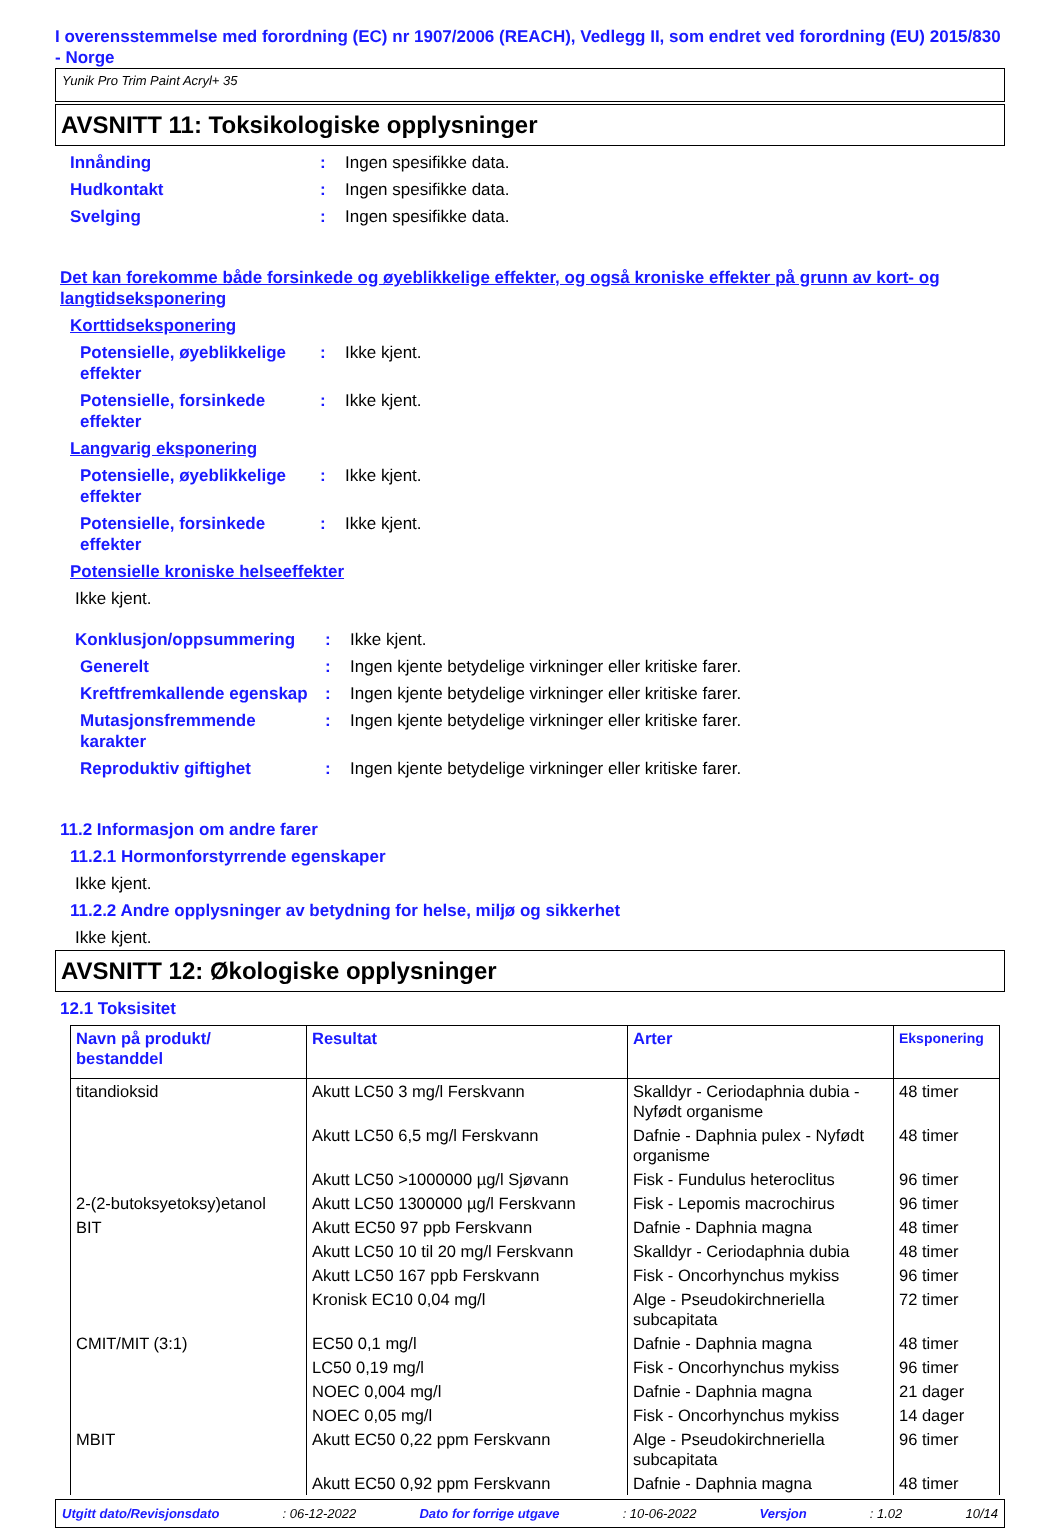I overensstemmelse med forordning (EC) nr 1907/2006 (REACH), Vedlegg II, som endret ved forordning (EU) 2015/830 - Norge
Yunik Pro Trim Paint Acryl+ 35
AVSNITT 11: Toksikologiske opplysninger
Innånding : Ingen spesifikke data.
Hudkontakt : Ingen spesifikke data.
Svelging : Ingen spesifikke data.
Det kan forekomme både forsinkede og øyeblikkelige effekter, og også kroniske effekter på grunn av kort- og langtidseksponering
Korttidseksponering
Potensielle, øyeblikkelige effekter
: Ikke kjent.
Potensielle, forsinkede effekter
: Ikke kjent.
Langvarig eksponering
Potensielle, øyeblikkelige effekter
: Ikke kjent.
Potensielle, forsinkede effekter
: Ikke kjent.
Potensielle kroniske helseeffekter
Ikke kjent.
Konklusjon/oppsummering : Ikke kjent.
Generelt : Ingen kjente betydelige virkninger eller kritiske farer.
Kreftfremkallende egenskap
: Ingen kjente betydelige virkninger eller kritiske farer.
Mutasjonsfremmende karakter
: Ingen kjente betydelige virkninger eller kritiske farer.
Reproduktiv giftighet : Ingen kjente betydelige virkninger eller kritiske farer.
11.2 Informasjon om andre farer
11.2.1 Hormonforstyrrende egenskaper
Ikke kjent.
11.2.2 Andre opplysninger av betydning for helse, miljø og sikkerhet
Ikke kjent.
AVSNITT 12: Økologiske opplysninger
12.1 Toksisitet
| Navn på produkt/ bestanddel | Resultat | Arter | Eksponering |
| --- | --- | --- | --- |
| titandioksid | Akutt LC50 3 mg/l Ferskvann | Skalldyr - Ceriodaphnia dubia - Nyfødt organisme | 48 timer |
| | Akutt LC50 6,5 mg/l Ferskvann | Dafnie - Daphnia pulex - Nyfødt organisme | 48 timer |
| | Akutt LC50 >1000000 µg/l Sjøvann | Fisk - Fundulus heteroclitus | 96 timer |
| 2-(2-butoksyetoksy)etanol | Akutt LC50 1300000 µg/l Ferskvann | Fisk - Lepomis macrochirus | 96 timer |
| BIT | Akutt EC50 97 ppb Ferskvann | Dafnie - Daphnia magna | 48 timer |
| | Akutt LC50 10 til 20 mg/l Ferskvann | Skalldyr - Ceriodaphnia dubia | 48 timer |
| | Akutt LC50 167 ppb Ferskvann | Fisk - Oncorhynchus mykiss | 96 timer |
| | Kronisk EC10 0,04 mg/l | Alge - Pseudokirchneriella subcapitata | 72 timer |
| CMIT/MIT (3:1) | EC50 0,1 mg/l | Dafnie - Daphnia magna | 48 timer |
| | LC50 0,19 mg/l | Fisk - Oncorhynchus mykiss | 96 timer |
| | NOEC 0,004 mg/l | Dafnie - Daphnia magna | 21 dager |
| | NOEC 0,05 mg/l | Fisk - Oncorhynchus mykiss | 14 dager |
| MBIT | Akutt EC50 0,22 ppm Ferskvann | Alge - Pseudokirchneriella subcapitata | 96 timer |
| | Akutt EC50 0,92 ppm Ferskvann | Dafnie - Daphnia magna | 48 timer |
Utgitt dato/Revisjonsdato: 06-12-2022 Dato for forrige utgave: 10-06-2022 Versjon: 1.02 10/14